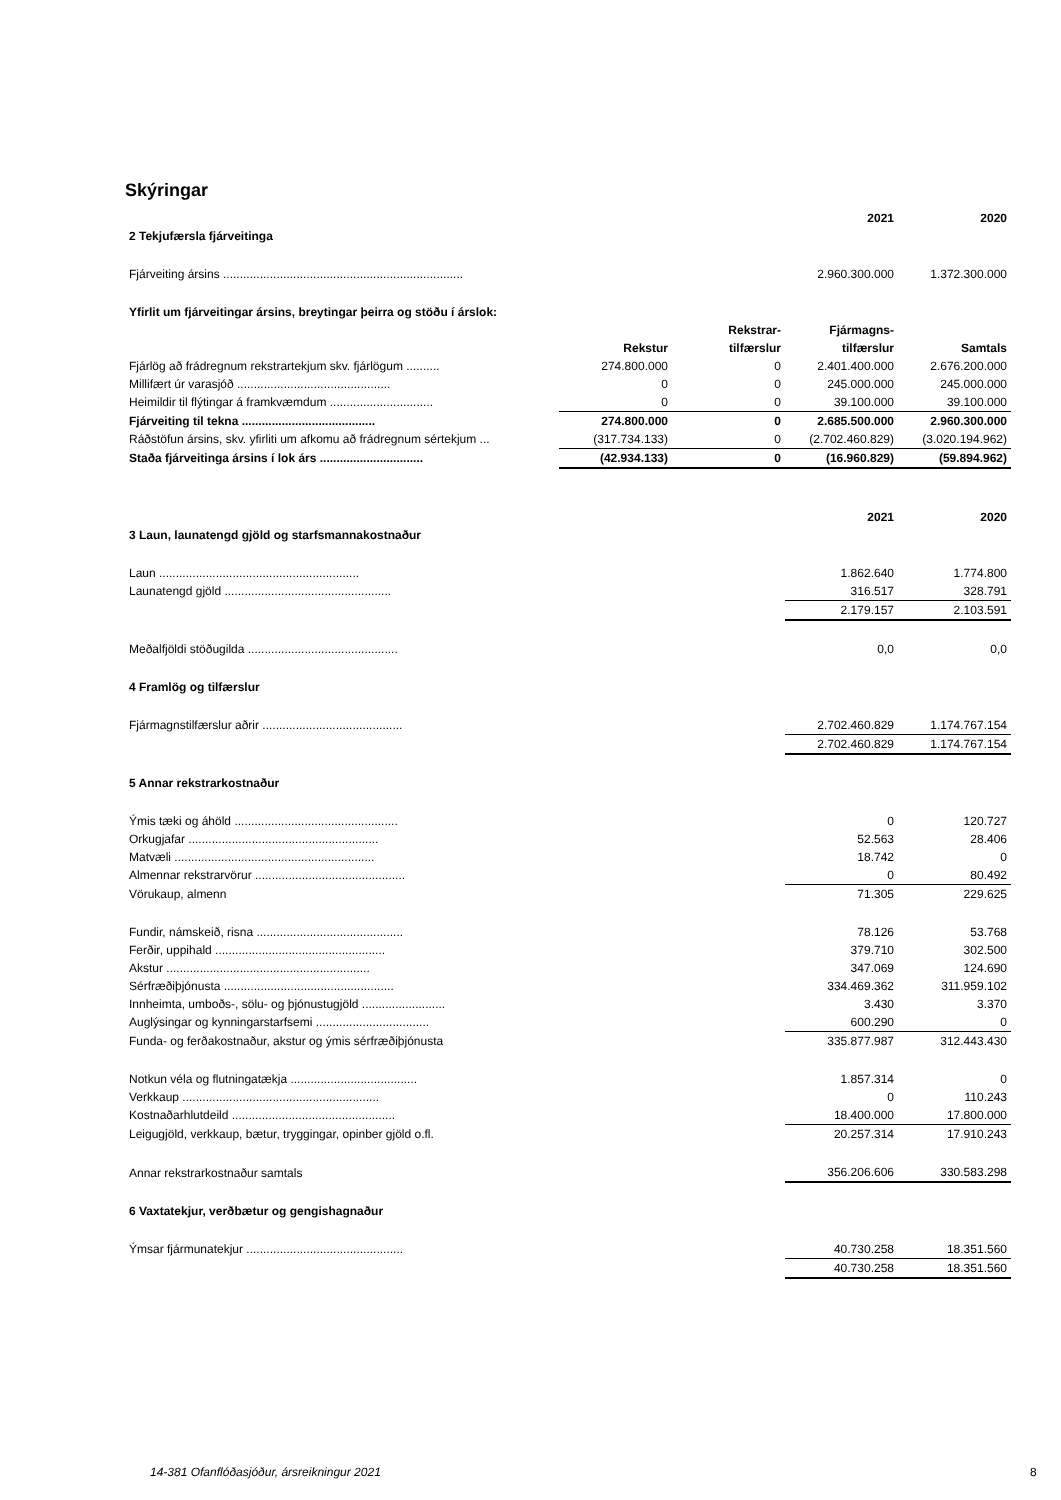Skýringar
| | | | 2021 | 2020 |
| 2 Tekjufærsla fjárveitinga | | | | |
| Fjárveiting ársins ........................................................................ | | | 2.960.300.000 | 1.372.300.000 |
| Yfirlit um fjárveitingar ársins, breytingar þeirra og stöðu í árslok: | | | | |
| | | Rekstrar- | Fjármagns- | |
| | Rekstur | tilfærslur | tilfærslur | Samtals |
| Fjárlög að frádregnum rekstrartekjum skv. fjárlögum .......... | 274.800.000 | 0 | 2.401.400.000 | 2.676.200.000 |
| Millifært úr varasjóð .............................................. | 0 | 0 | 245.000.000 | 245.000.000 |
| Heimildir til flýtingar á framkvæmdum ............................... | 0 | 0 | 39.100.000 | 39.100.000 |
| Fjárveiting til tekna ........................................ | 274.800.000 | 0 | 2.685.500.000 | 2.960.300.000 |
| Ráðstöfun ársins, skv. yfirliti um afkomu að frádregnum sértekjum ... | (317.734.133) | 0 | (2.702.460.829) | (3.020.194.962) |
| Staða fjárveitinga ársins í lok árs ............................... | (42.934.133) | 0 | (16.960.829) | (59.894.962) |
| | | | 2021 | 2020 |
| 3 Laun, launatengd gjöld og starfsmannakostnaður | | | | |
| Laun ............................................................ | | | 1.862.640 | 1.774.800 |
| Launatengd gjöld .................................................. | | | 316.517 | 328.791 |
| | | | 2.179.157 | 2.103.591 |
| Meðalfjöldi stöðugilda ............................................. | | | 0,0 | 0,0 |
| 4 Framlög og tilfærslur | | | | |
| Fjármagnstilfærslur aðrir .......................................... | | | 2.702.460.829 | 1.174.767.154 |
| | | | 2.702.460.829 | 1.174.767.154 |
| 5 Annar rekstrarkostnaður | | | | |
| Ýmis tæki og áhöld ................................................. | | | 0 | 120.727 |
| Orkugjafar ......................................................... | | | 52.563 | 28.406 |
| Matvæli ............................................................ | | | 18.742 | 0 |
| Almennar rekstrarvörur ............................................. | | | 0 | 80.492 |
| Vörukaup, almenn | | | 71.305 | 229.625 |
| Fundir, námskeið, risna ............................................ | | | 78.126 | 53.768 |
| Ferðir, uppihald ................................................... | | | 379.710 | 302.500 |
| Akstur ............................................................. | | | 347.069 | 124.690 |
| Sérfræðiþjónusta ................................................... | | | 334.469.362 | 311.959.102 |
| Innheimta, umboðs-, sölu- og þjónustugjöld ......................... | | | 3.430 | 3.370 |
| Auglýsingar og kynningarstarfsemi .................................. | | | 600.290 | 0 |
| Funda- og ferðakostnaður, akstur og ýmis sérfræðiþjónusta | | | 335.877.987 | 312.443.430 |
| Notkun véla og flutningatækja ...................................... | | | 1.857.314 | 0 |
| Verkkaup ........................................................... | | | 0 | 110.243 |
| Kostnaðarhlutdeild ................................................. | | | 18.400.000 | 17.800.000 |
| Leigugjöld, verkkaup, bætur, tryggingar, opinber gjöld o.fl. | | | 20.257.314 | 17.910.243 |
| Annar rekstrarkostnaður samtals | | | 356.206.606 | 330.583.298 |
| 6 Vaxtatekjur, verðbætur og gengishagnaður | | | | |
| Ýmsar fjármunatekjur ............................................... | | | 40.730.258 | 18.351.560 |
| | | | 40.730.258 | 18.351.560 |
14-381 Ofanflóðasjóður, ársreikningur 2021
8